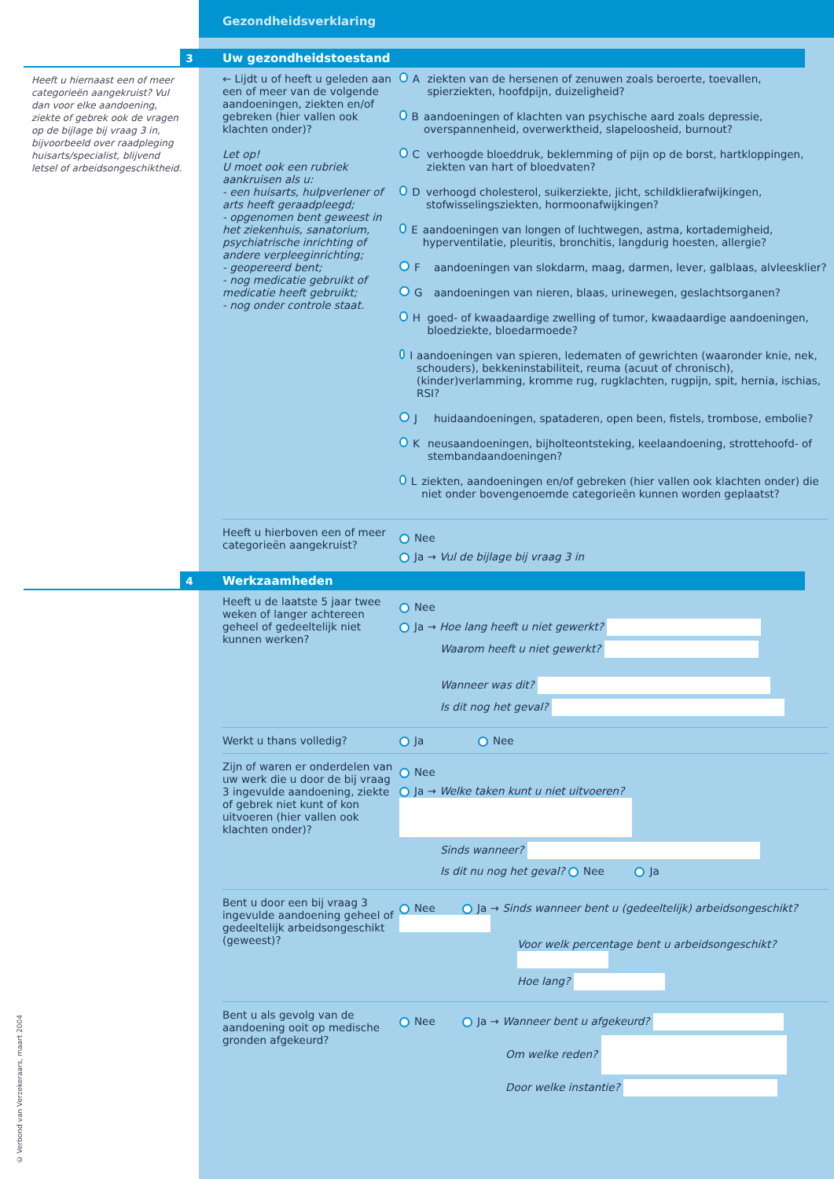Gezondheidsverklaring
3
Heeft u hiernaast een of meer categorieën aangekruist? Vul dan voor elke aandoening, ziekte of gebrek ook de vragen op de bijlage bij vraag 3 in, bijvoorbeeld over raadpleging huisarts/specialist, blijvend letsel of arbeidsongeschiktheid.
Uw gezondheidstoestand
← Lijdt u of heeft u geleden aan een of meer van de volgende aandoeningen, ziekten en/of gebreken (hier vallen ook klachten onder)?
Let op!
U moet ook een rubriek aankruisen als u:
- een huisarts, hulpverlener of arts heeft geraadpleegd;
- opgenomen bent geweest in het ziekenhuis, sanatorium, psychiatrische inrichting of andere verpleeginrichting;
- geopereerd bent;
- nog medicatie gebruikt of medicatie heeft gebruikt;
- nog onder controle staat.
Aziekten van de hersenen of zenuwen zoals beroerte, toevallen, spierziekten, hoofdpijn, duizeligheid?
Baandoeningen of klachten van psychische aard zoals depressie, overspannenheid, overwerktheid, slapeloosheid, burnout?
Cverhoogde bloeddruk, beklemming of pijn op de borst, hartkloppingen, ziekten van hart of bloedvaten?
Dverhoogd cholesterol, suikerziekte, jicht, schildklierafwijkingen, stofwisselingsziekten, hormoonafwijkingen?
Eaandoeningen van longen of luchtwegen, astma, kortademigheid, hyperventilatie, pleuritis, bronchitis, langdurig hoesten, allergie?
Faandoeningen van slokdarm, maag, darmen, lever, galblaas, alvleesklier?
Gaandoeningen van nieren, blaas, urinewegen, geslachtsorganen?
Hgoed- of kwaadaardige zwelling of tumor, kwaadaardige aandoeningen, bloedziekte, bloedarmoede?
Iaandoeningen van spieren, ledematen of gewrichten (waaronder knie, nek, schouders), bekkeninstabiliteit, reuma (acuut of chronisch), (kinder)verlamming, kromme rug, rugklachten, rugpijn, spit, hernia, ischias, RSI?
Jhuidaandoeningen, spataderen, open been, fistels, trombose, embolie?
Kneusaandoeningen, bijholteontsteking, keelaandoening, strottehoofd- of stembandaandoeningen?
Lziekten, aandoeningen en/of gebreken (hier vallen ook klachten onder) die niet onder bovengenoemde categorieën kunnen worden geplaatst?
Heeft u hierboven een of meer categorieën aangekruist?
Nee
Ja → Vul de bijlage bij vraag 3 in
4 Werkzaamheden
Heeft u de laatste 5 jaar twee weken of langer achtereen geheel of gedeeltelijk niet kunnen werken?
Nee
Ja → Hoe lang heeft u niet gewerkt?
Waarom heeft u niet gewerkt?
Wanneer was dit?
Is dit nog het geval?
Werkt u thans volledig? Ja Nee
Zijn of waren er onderdelen van uw werk die u door de bij vraag 3 ingevulde aandoening, ziekte of gebrek niet kunt of kon uitvoeren (hier vallen ook klachten onder)?
Nee
Ja → Welke taken kunt u niet uitvoeren?
Sinds wanneer?
Is dit nu nog het geval? Nee Ja
Bent u door een bij vraag 3 ingevulde aandoening geheel of gedeeltelijk arbeidsongeschikt (geweest)?
Nee Ja → Sinds wanneer bent u (gedeeltelijk) arbeidsongeschikt?
Voor welk percentage bent u arbeidsongeschikt?
Hoe lang?
Bent u als gevolg van de aandoening ooit op medische gronden afgekeurd?
Nee Ja → Wanneer bent u afgekeurd?
Om welke reden?
Door welke instantie?
© Verbond van Verzekeraars, maart 2004